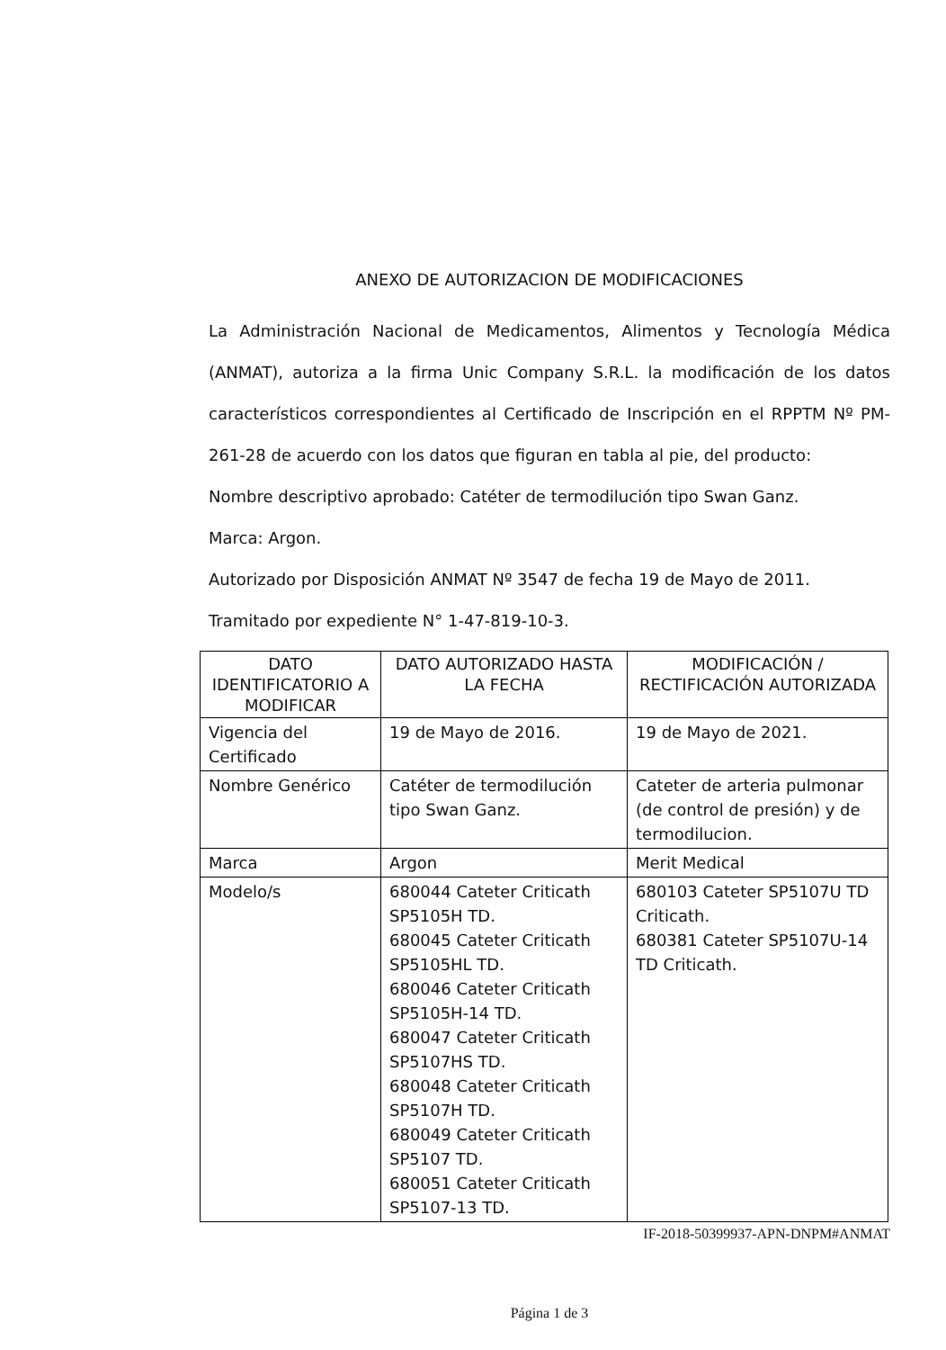ANEXO DE AUTORIZACION DE MODIFICACIONES
La Administración Nacional de Medicamentos, Alimentos y Tecnología Médica (ANMAT), autoriza a la firma Unic Company S.R.L. la modificación de los datos característicos correspondientes al Certificado de Inscripción en el RPPTM Nº PM-261-28 de acuerdo con los datos que figuran en tabla al pie, del producto:
Nombre descriptivo aprobado: Catéter de termodilución tipo Swan Ganz.
Marca: Argon.
Autorizado por Disposición ANMAT Nº 3547 de fecha 19 de Mayo de 2011.
Tramitado por expediente N° 1-47-819-10-3.
| DATO IDENTIFICATORIO A MODIFICAR | DATO AUTORIZADO HASTA LA FECHA | MODIFICACIÓN / RECTIFICACIÓN AUTORIZADA |
| --- | --- | --- |
| Vigencia del Certificado | 19 de Mayo de 2016. | 19 de Mayo de 2021. |
| Nombre Genérico | Catéter de termodilución tipo Swan Ganz. | Cateter de arteria pulmonar (de control de presión) y de termodilucion. |
| Marca | Argon | Merit Medical |
| Modelo/s | 680044 Cateter Criticath SP5105H TD. 680045 Cateter Criticath SP5105HL TD. 680046 Cateter Criticath SP5105H-14 TD. 680047 Cateter Criticath SP5107HS TD. 680048 Cateter Criticath SP5107H TD. 680049 Cateter Criticath SP5107 TD. 680051 Cateter Criticath SP5107-13 TD. | 680103 Cateter SP5107U TD Criticath. 680381 Cateter SP5107U-14 TD Criticath. |
IF-2018-50399937-APN-DNPM#ANMAT
Página 1 de 3